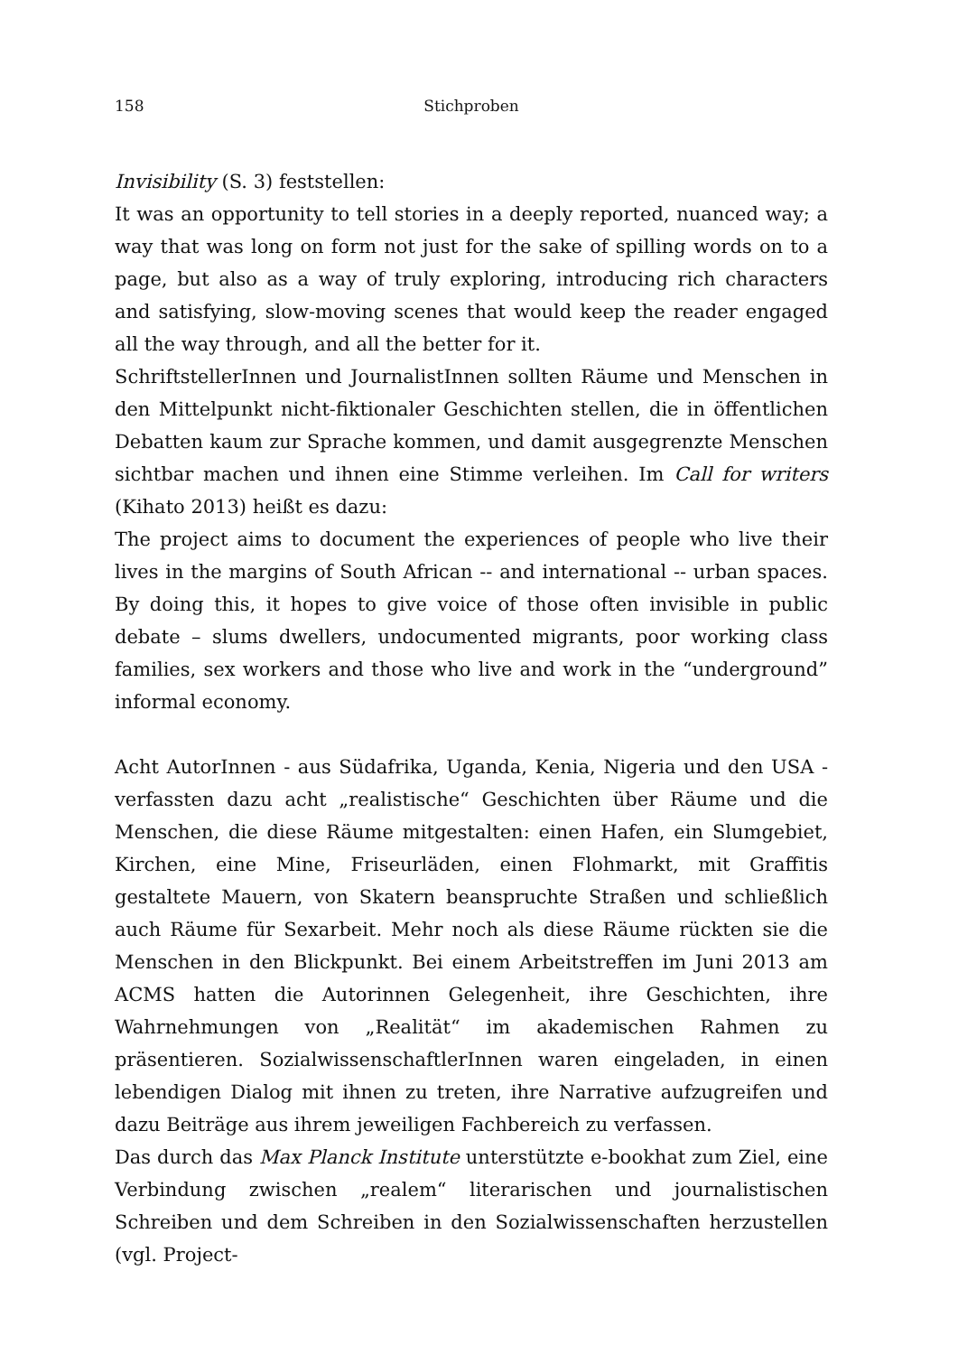158 Stichproben
Invisibility (S. 3) feststellen:
It was an opportunity to tell stories in a deeply reported, nuanced way; a way that was long on form not just for the sake of spilling words on to a page, but also as a way of truly exploring, introducing rich characters and satisfying, slow-moving scenes that would keep the reader engaged all the way through, and all the better for it.
SchriftstellerInnen und JournalistInnen sollten Räume und Menschen in den Mittelpunkt nicht-fiktionaler Geschichten stellen, die in öffentlichen Debatten kaum zur Sprache kommen, und damit ausgegrenzte Menschen sichtbar machen und ihnen eine Stimme verleihen. Im Call for writers (Kihato 2013) heißt es dazu:
The project aims to document the experiences of people who live their lives in the margins of South African -- and international -- urban spaces. By doing this, it hopes to give voice of those often invisible in public debate – slums dwellers, undocumented migrants, poor working class families, sex workers and those who live and work in the “underground” informal economy.
Acht AutorInnen - aus Südafrika, Uganda, Kenia, Nigeria und den USA - verfassten dazu acht „realistische“ Geschichten über Räume und die Menschen, die diese Räume mitgestalten: einen Hafen, ein Slumgebiet, Kirchen, eine Mine, Friseurläden, einen Flohmarkt, mit Graffitis gestaltete Mauern, von Skatern beanspruchte Straßen und schließlich auch Räume für Sexarbeit. Mehr noch als diese Räume rückten sie die Menschen in den Blickpunkt. Bei einem Arbeitstreffen im Juni 2013 am ACMS hatten die Autorinnen Gelegenheit, ihre Geschichten, ihre Wahrnehmungen von „Realität“ im akademischen Rahmen zu präsentieren. SozialwissenschaftlerInnen waren eingeladen, in einen lebendigen Dialog mit ihnen zu treten, ihre Narrative aufzugreifen und dazu Beiträge aus ihrem jeweiligen Fachbereich zu verfassen.
Das durch das Max Planck Institute unterstützte e-bookhat zum Ziel, eine Verbindung zwischen „realem“ literarischen und journalistischen Schreiben und dem Schreiben in den Sozialwissenschaften herzustellen (vgl. Project-